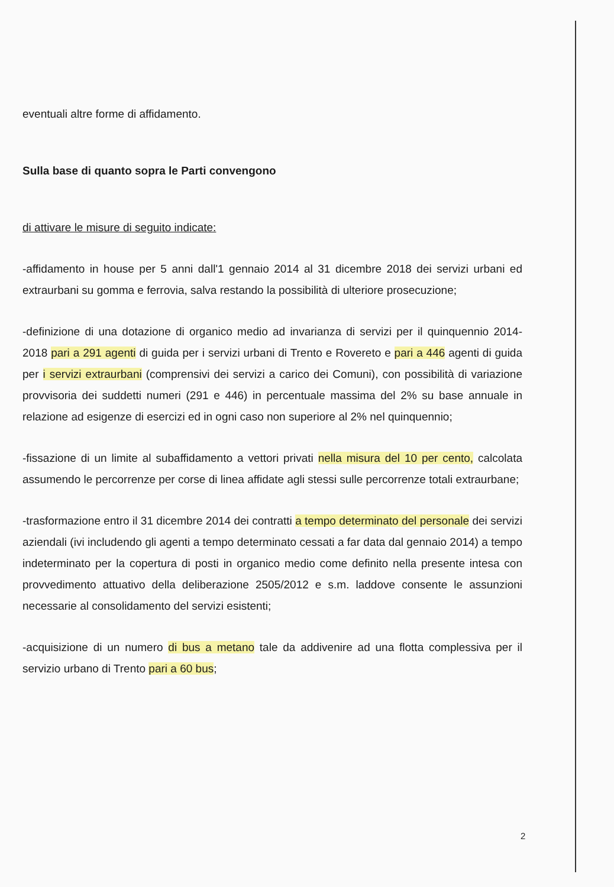eventuali altre forme di affidamento.
Sulla base di quanto sopra le Parti convengono
di attivare le misure di seguito indicate:
-affidamento in house per 5 anni dall'1 gennaio 2014 al 31 dicembre 2018 dei servizi urbani ed extraurbani su gomma e ferrovia, salva restando la possibilità di ulteriore prosecuzione;
-definizione di una dotazione di organico medio ad invarianza di servizi per il quinquennio 2014-2018 pari a 291 agenti di guida per i servizi urbani di Trento e Rovereto e pari a 446 agenti di guida per i servizi extraurbani (comprensivi dei servizi a carico dei Comuni), con possibilità di variazione provvisoria dei suddetti numeri (291 e 446) in percentuale massima del 2% su base annuale in relazione ad esigenze di esercizi ed in ogni caso non superiore al 2% nel quinquennio;
-fissazione di un limite al subaffidamento a vettori privati nella misura del 10 per cento, calcolata assumendo le percorrenze per corse di linea affidate agli stessi sulle percorrenze totali extraurbane;
-trasformazione entro il 31 dicembre 2014 dei contratti a tempo determinato del personale dei servizi aziendali (ivi includendo gli agenti a tempo determinato cessati a far data dal gennaio 2014) a tempo indeterminato per la copertura di posti in organico medio come definito nella presente intesa con provvedimento attuativo della deliberazione 2505/2012 e s.m. laddove consente le assunzioni necessarie al consolidamento del servizi esistenti;
-acquisizione di un numero di bus a metano tale da addivenire ad una flotta complessiva per il servizio urbano di Trento pari a 60 bus;
2